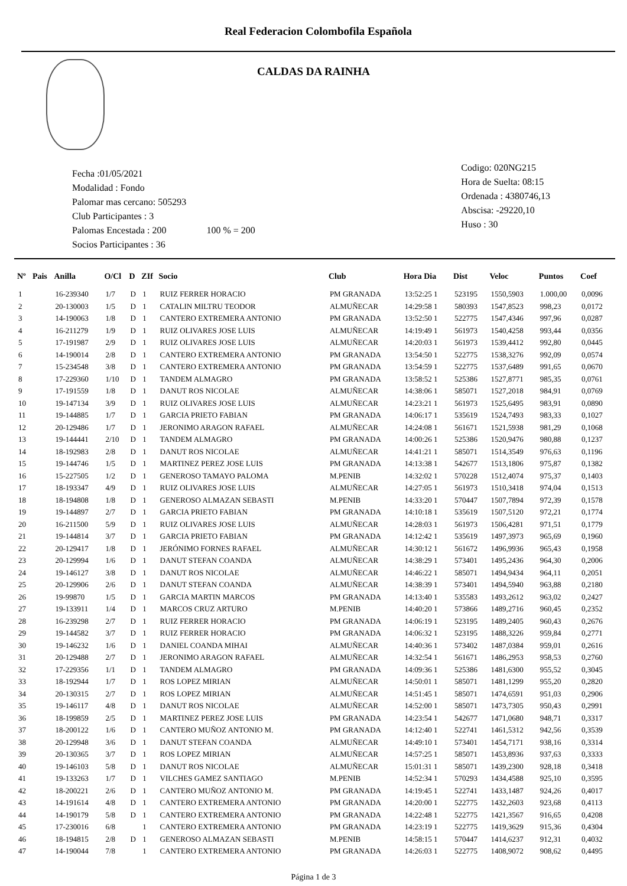Real Federacion Colombofila Española
CALDAS DA RAINHA
Fecha :01/05/2021
Modalidad : Fondo
Palomar mas cercano: 505293
Club Participantes : 3
Palomas Encestada : 200 100 % = 200
Socios Participantes : 36
Codigo: 020NG215
Hora de Suelta: 08:15
Ordenada : 4380746,13
Abscisa: -29220,10
Huso : 30
| Nº | Pais | Anilla | O/Cl | D | ZIf | Socio | Club | Hora Dia | Dist | Veloc | Puntos | Coef |
| --- | --- | --- | --- | --- | --- | --- | --- | --- | --- | --- | --- | --- |
| 1 | | 16-239340 | 1/7 | D | 1 | RUIZ FERRER HORACIO | PM GRANADA | 13:52:25 1 | 523195 | 1550,5903 | 1.000,00 | 0,0096 |
| 2 | | 20-130003 | 1/5 | D | 1 | CATALIN MILTRU TEODOR | ALMUÑECAR | 14:29:58 1 | 580393 | 1547,8523 | 998,23 | 0,0172 |
| 3 | | 14-190063 | 1/8 | D | 1 | CANTERO EXTREMERA ANTONIO | PM GRANADA | 13:52:50 1 | 522775 | 1547,4346 | 997,96 | 0,0287 |
| 4 | | 16-211279 | 1/9 | D | 1 | RUIZ OLIVARES JOSE LUIS | ALMUÑECAR | 14:19:49 1 | 561973 | 1540,4258 | 993,44 | 0,0356 |
| 5 | | 17-191987 | 2/9 | D | 1 | RUIZ OLIVARES JOSE LUIS | ALMUÑECAR | 14:20:03 1 | 561973 | 1539,4412 | 992,80 | 0,0445 |
| 6 | | 14-190014 | 2/8 | D | 1 | CANTERO EXTREMERA ANTONIO | PM GRANADA | 13:54:50 1 | 522775 | 1538,3276 | 992,09 | 0,0574 |
| 7 | | 15-234548 | 3/8 | D | 1 | CANTERO EXTREMERA ANTONIO | PM GRANADA | 13:54:59 1 | 522775 | 1537,6489 | 991,65 | 0,0670 |
| 8 | | 17-229360 | 1/10 | D | 1 | TANDEM ALMAGRO | PM GRANADA | 13:58:52 1 | 525386 | 1527,8771 | 985,35 | 0,0761 |
| 9 | | 17-191559 | 1/8 | D | 1 | DANUT ROS NICOLAE | ALMUÑECAR | 14:38:06 1 | 585071 | 1527,2018 | 984,91 | 0,0769 |
| 10 | | 19-147134 | 3/9 | D | 1 | RUIZ OLIVARES JOSE LUIS | ALMUÑECAR | 14:23:21 1 | 561973 | 1525,6495 | 983,91 | 0,0890 |
| 11 | | 19-144885 | 1/7 | D | 1 | GARCIA PRIETO FABIAN | PM GRANADA | 14:06:17 1 | 535619 | 1524,7493 | 983,33 | 0,1027 |
| 12 | | 20-129486 | 1/7 | D | 1 | JERONIMO ARAGON RAFAEL | ALMUÑECAR | 14:24:08 1 | 561671 | 1521,5938 | 981,29 | 0,1068 |
| 13 | | 19-144441 | 2/10 | D | 1 | TANDEM ALMAGRO | PM GRANADA | 14:00:26 1 | 525386 | 1520,9476 | 980,88 | 0,1237 |
| 14 | | 18-192983 | 2/8 | D | 1 | DANUT ROS NICOLAE | ALMUÑECAR | 14:41:21 1 | 585071 | 1514,3549 | 976,63 | 0,1196 |
| 15 | | 19-144746 | 1/5 | D | 1 | MARTINEZ PEREZ JOSE LUIS | PM GRANADA | 14:13:38 1 | 542677 | 1513,1806 | 975,87 | 0,1382 |
| 16 | | 15-227505 | 1/2 | D | 1 | GENEROSO TAMAYO PALOMA | M.PENIB | 14:32:02 1 | 570228 | 1512,4074 | 975,37 | 0,1403 |
| 17 | | 18-193347 | 4/9 | D | 1 | RUIZ OLIVARES JOSE LUIS | ALMUÑECAR | 14:27:05 1 | 561973 | 1510,3418 | 974,04 | 0,1513 |
| 18 | | 18-194808 | 1/8 | D | 1 | GENEROSO ALMAZAN SEBASTI | M.PENIB | 14:33:20 1 | 570447 | 1507,7894 | 972,39 | 0,1578 |
| 19 | | 19-144897 | 2/7 | D | 1 | GARCIA PRIETO FABIAN | PM GRANADA | 14:10:18 1 | 535619 | 1507,5120 | 972,21 | 0,1774 |
| 20 | | 16-211500 | 5/9 | D | 1 | RUIZ OLIVARES JOSE LUIS | ALMUÑECAR | 14:28:03 1 | 561973 | 1506,4281 | 971,51 | 0,1779 |
| 21 | | 19-144814 | 3/7 | D | 1 | GARCIA PRIETO FABIAN | PM GRANADA | 14:12:42 1 | 535619 | 1497,3973 | 965,69 | 0,1960 |
| 22 | | 20-129417 | 1/8 | D | 1 | JERÓNIMO FORNES RAFAEL | ALMUÑECAR | 14:30:12 1 | 561672 | 1496,9936 | 965,43 | 0,1958 |
| 23 | | 20-129994 | 1/6 | D | 1 | DANUT STEFAN COANDA | ALMUÑECAR | 14:38:29 1 | 573401 | 1495,2436 | 964,30 | 0,2006 |
| 24 | | 19-146127 | 3/8 | D | 1 | DANUT ROS NICOLAE | ALMUÑECAR | 14:46:22 1 | 585071 | 1494,9434 | 964,11 | 0,2051 |
| 25 | | 20-129906 | 2/6 | D | 1 | DANUT STEFAN COANDA | ALMUÑECAR | 14:38:39 1 | 573401 | 1494,5940 | 963,88 | 0,2180 |
| 26 | | 19-99870 | 1/5 | D | 1 | GARCIA MARTIN MARCOS | PM GRANADA | 14:13:40 1 | 535583 | 1493,2612 | 963,02 | 0,2427 |
| 27 | | 19-133911 | 1/4 | D | 1 | MARCOS CRUZ ARTURO | M.PENIB | 14:40:20 1 | 573866 | 1489,2716 | 960,45 | 0,2352 |
| 28 | | 16-239298 | 2/7 | D | 1 | RUIZ FERRER HORACIO | PM GRANADA | 14:06:19 1 | 523195 | 1489,2405 | 960,43 | 0,2676 |
| 29 | | 19-144582 | 3/7 | D | 1 | RUIZ FERRER HORACIO | PM GRANADA | 14:06:32 1 | 523195 | 1488,3226 | 959,84 | 0,2771 |
| 30 | | 19-146232 | 1/6 | D | 1 | DANIEL COANDA MIHAI | ALMUÑECAR | 14:40:36 1 | 573402 | 1487,0384 | 959,01 | 0,2616 |
| 31 | | 20-129488 | 2/7 | D | 1 | JERONIMO ARAGON RAFAEL | ALMUÑECAR | 14:32:54 1 | 561671 | 1486,2953 | 958,53 | 0,2760 |
| 32 | | 17-229356 | 1/1 | D | 1 | TANDEM ALMAGRO | PM GRANADA | 14:09:36 1 | 525386 | 1481,6300 | 955,52 | 0,3045 |
| 33 | | 18-192944 | 1/7 | D | 1 | ROS LOPEZ MIRIAN | ALMUÑECAR | 14:50:01 1 | 585071 | 1481,1299 | 955,20 | 0,2820 |
| 34 | | 20-130315 | 2/7 | D | 1 | ROS LOPEZ MIRIAN | ALMUÑECAR | 14:51:45 1 | 585071 | 1474,6591 | 951,03 | 0,2906 |
| 35 | | 19-146117 | 4/8 | D | 1 | DANUT ROS NICOLAE | ALMUÑECAR | 14:52:00 1 | 585071 | 1473,7305 | 950,43 | 0,2991 |
| 36 | | 18-199859 | 2/5 | D | 1 | MARTINEZ PEREZ JOSE LUIS | PM GRANADA | 14:23:54 1 | 542677 | 1471,0680 | 948,71 | 0,3317 |
| 37 | | 18-200122 | 1/6 | D | 1 | CANTERO MUÑOZ ANTONIO M. | PM GRANADA | 14:12:40 1 | 522741 | 1461,5312 | 942,56 | 0,3539 |
| 38 | | 20-129948 | 3/6 | D | 1 | DANUT STEFAN COANDA | ALMUÑECAR | 14:49:10 1 | 573401 | 1454,7171 | 938,16 | 0,3314 |
| 39 | | 20-130365 | 3/7 | D | 1 | ROS LOPEZ MIRIAN | ALMUÑECAR | 14:57:25 1 | 585071 | 1453,8936 | 937,63 | 0,3333 |
| 40 | | 19-146103 | 5/8 | D | 1 | DANUT ROS NICOLAE | ALMUÑECAR | 15:01:31 1 | 585071 | 1439,2300 | 928,18 | 0,3418 |
| 41 | | 19-133263 | 1/7 | D | 1 | VILCHES GAMEZ SANTIAGO | M.PENIB | 14:52:34 1 | 570293 | 1434,4588 | 925,10 | 0,3595 |
| 42 | | 18-200221 | 2/6 | D | 1 | CANTERO MUÑOZ ANTONIO M. | PM GRANADA | 14:19:45 1 | 522741 | 1433,1487 | 924,26 | 0,4017 |
| 43 | | 14-191614 | 4/8 | D | 1 | CANTERO EXTREMERA ANTONIO | PM GRANADA | 14:20:00 1 | 522775 | 1432,2603 | 923,68 | 0,4113 |
| 44 | | 14-190179 | 5/8 | D | 1 | CANTERO EXTREMERA ANTONIO | PM GRANADA | 14:22:48 1 | 522775 | 1421,3567 | 916,65 | 0,4208 |
| 45 | | 17-230016 | 6/8 | | 1 | CANTERO EXTREMERA ANTONIO | PM GRANADA | 14:23:19 1 | 522775 | 1419,3629 | 915,36 | 0,4304 |
| 46 | | 18-194815 | 2/8 | D | 1 | GENEROSO ALMAZAN SEBASTI | M.PENIB | 14:58:15 1 | 570447 | 1414,6237 | 912,31 | 0,4032 |
| 47 | | 14-190044 | 7/8 | | 1 | CANTERO EXTREMERA ANTONIO | PM GRANADA | 14:26:03 1 | 522775 | 1408,9072 | 908,62 | 0,4495 |
Página 1 de 3